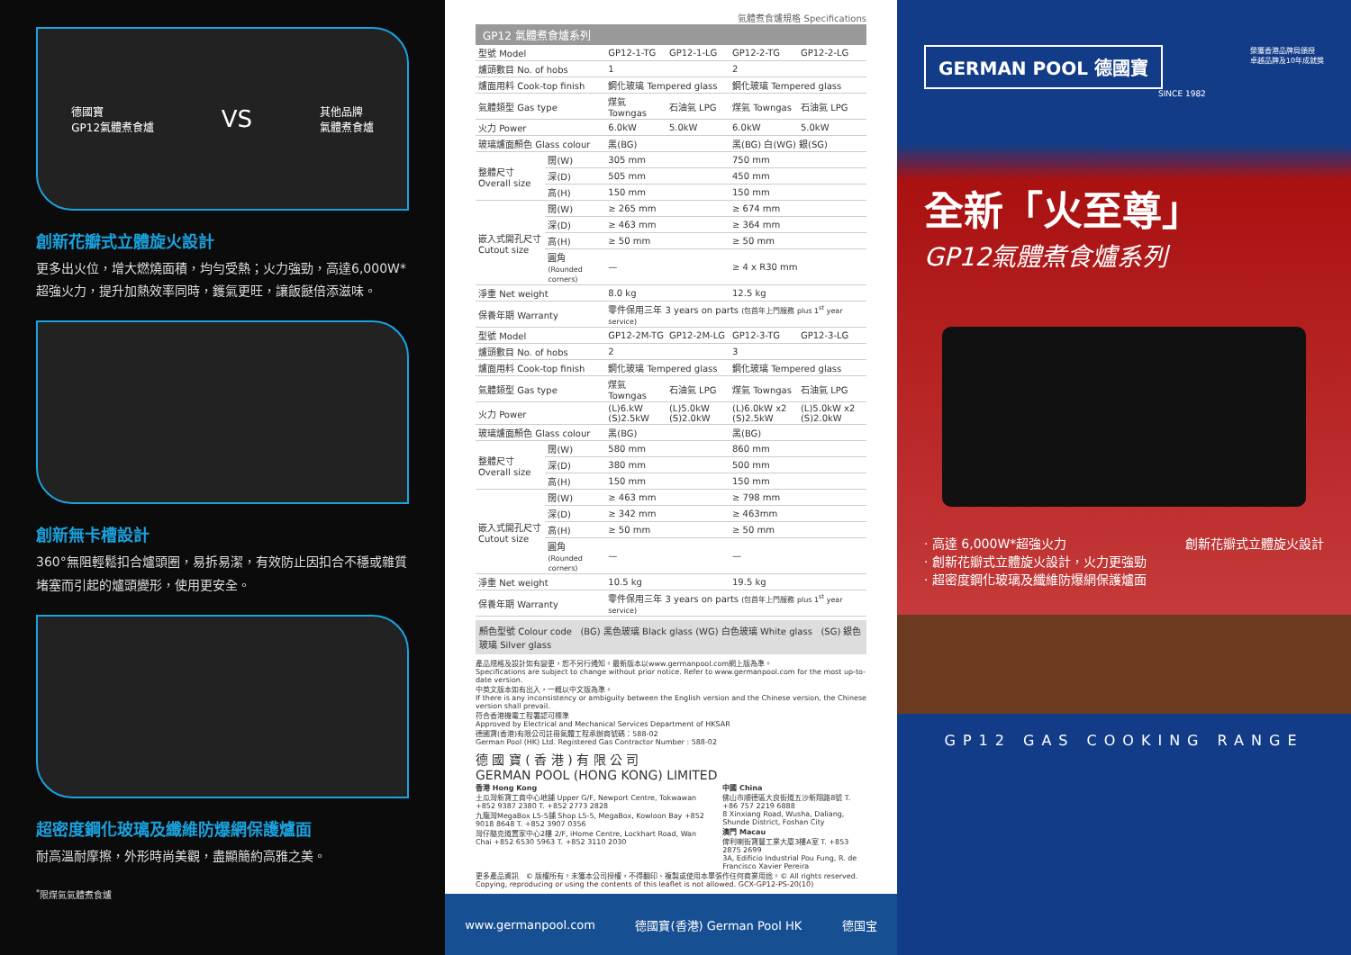德國寶
GP12氣體煮食爐 VS 其他品牌
氣體煮食爐
創新花瓣式立體旋火設計
更多出火位，增大燃燒面積，均勻受熱；火力強勁，高達6,000W*超強火力，提升加熱效率同時，鑊氣更旺，讓飯餸倍添滋味。
創新無卡槽設計
360°無阻輕鬆扣合爐頭圈，易拆易潔，有效防止因扣合不穩或雜質堵塞而引起的爐頭變形，使用更安全。
超密度鋼化玻璃及纖維防爆網保護爐面
耐高溫耐摩擦，外形時尚美觀，盡顯簡約高雅之美。
<sup>*</sup> 限煤氣氣體煮食爐
氣體煮食爐規格 Specifications
GP12 氣體煮食爐系列
| 型號 Model | | GP12-1-TG | GP12-1-LG | GP12-2-TG | GP12-2-LG |
| --- | --- | --- | --- | --- | --- |
| 爐頭數目 No. of hobs | | 1 | | 2 | |
| 爐面用料 Cook-top finish | | 鋼化玻璃 Tempered glass | | 鋼化玻璃 Tempered glass | |
| 氣體類型 Gas type | | 煤氣 Towngas | 石油氣 LPG | 煤氣 Towngas | 石油氣 LPG |
| 火力 Power | | 6.0kW | 5.0kW | 6.0kW | 5.0kW |
| 玻璃爐面顏色 Glass colour | | 黑(BG) | | 黑(BG) 白(WG) 銀(SG) | |
| 整體尺寸 Overall size | 闊(W) | 305 mm | | 750 mm | |
| | 深(D) | 505 mm | | 450 mm | |
| | 高(H) | 150 mm | | 150 mm | |
| 嵌入式開孔尺寸 Cutout size | 闊(W) | ≥ 265 mm | | ≥ 674 mm | |
| | 深(D) | ≥ 463 mm | | ≥ 364 mm | |
| | 高(H) | ≥ 50 mm | | ≥ 50 mm | |
| | 圓角 (Rounded corners) | — | | ≥ 4 x R30 mm | |
| 淨重 Net weight | | 8.0 kg | | 12.5 kg | |
| 保養年期 Warranty | | 零件保用三年 3 years on parts (包首年上門服務 plus 1<sup>st</sup> year service) | | | |
| 型號 Model | | GP12-2M-TG | GP12-2M-LG | GP12-3-TG | GP12-3-LG |
| 爐頭數目 No. of hobs | | 2 | | 3 | |
| 爐面用料 Cook-top finish | | 鋼化玻璃 Tempered glass | | 鋼化玻璃 Tempered glass | |
| 氣體類型 Gas type | | 煤氣 Towngas | 石油氣 LPG | 煤氣 Towngas | 石油氣 LPG |
| 火力 Power | | (L)6.kW (S)2.5kW | (L)5.0kW (S)2.0kW | (L)6.0kW x2 (S)2.5kW | (L)5.0kW x2 (S)2.0kW |
| 玻璃爐面顏色 Glass colour | | 黑(BG) | | 黑(BG) | |
| 整體尺寸 Overall size | 闊(W) | 580 mm | | 860 mm | |
| | 深(D) | 380 mm | | 500 mm | |
| | 高(H) | 150 mm | | 150 mm | |
| 嵌入式開孔尺寸 Cutout size | 闊(W) | ≥ 463 mm | | ≥ 798 mm | |
| | 深(D) | ≥ 342 mm | | ≥ 463mm | |
| | 高(H) | ≥ 50 mm | | ≥ 50 mm | |
| | 圓角 (Rounded corners) | — | | — | |
| 淨重 Net weight | | 10.5 kg | | 19.5 kg | |
| 保養年期 Warranty | | 零件保用三年 3 years on parts (包首年上門服務 plus 1<sup>st</sup> year service) | | | |
顏色型號 Colour code (BG) 黑色玻璃 Black glass (WG) 白色玻璃 White glass (SG) 銀色玻璃 Silver glass
產品規格及設計如有變更，恕不另行通知。最新版本以www.germanpool.com網上版為準。
Specifications are subject to change without prior notice. Refer to www.germanpool.com for the most up-to-date version.
中英文版本如有出入，一概以中文版為準。
If there is any inconsistency or ambiguity between the English version and the Chinese version, the Chinese version shall prevail.
符合香港機電工程署認可標準
Approved by Electrical and Mechanical Services Department of HKSAR
德國寶(香港)有限公司註冊氣體工程承辦商號碼：588-02
German Pool (HK) Ltd. Registered Gas Contractor Number : 588-02
德 國 寶 ( 香 港 ) 有 限 公 司
GERMAN POOL (HONG KONG) LIMITED
香港 Hong Kong
土瓜灣新寶工商中心地舖 Upper G/F, Newport Centre, Tokwawan +852 9387 2380 T. +852 2773 2828
九龍灣MegaBox L5-5舖 Shop L5-5, MegaBox, Kowloon Bay +852 9018 8648 T. +852 3907 0356
灣仔駱克道置家中心2樓 2/F, iHome Centre, Lockhart Road, Wan Chai +852 6530 5963 T. +852 3110 2030
中國 China
佛山市順德區大良街道五沙新翔路8號 T. +86 757 2219 6888
8 Xinxiang Road, Wusha, Daliang, Shunde District, Foshan City
澳門 Macau
俾利喇街寶豐工業大廈3樓A室 T. +853 2875 2699
3A, Edificio Industrial Pou Fung, R. de Francisco Xavier Pereira
更多產品資訊 © 版權所有。未獲本公司授權，不得翻印、複製或使用本單張作任何商業用途。© All rights reserved. Copying, reproducing or using the contents of this leaflet is not allowed. GCX-GP12-PS-20(10)
www.germanpool.com 德國寶(香港) German Pool HK 德国宝
GERMAN POOL 德國寶
榮獲香港品牌局頒授
卓越品牌及10年成就獎
SINCE 1982
全新「火至尊」
GP12氣體煮食爐系列
· 高達 6,000W*超強火力
· 創新花瓣式立體旋火設計，火力更強勁
· 超密度鋼化玻璃及纖維防爆網保護爐面
創新花瓣式立體旋火設計
GP12 GAS COOKING RANGE